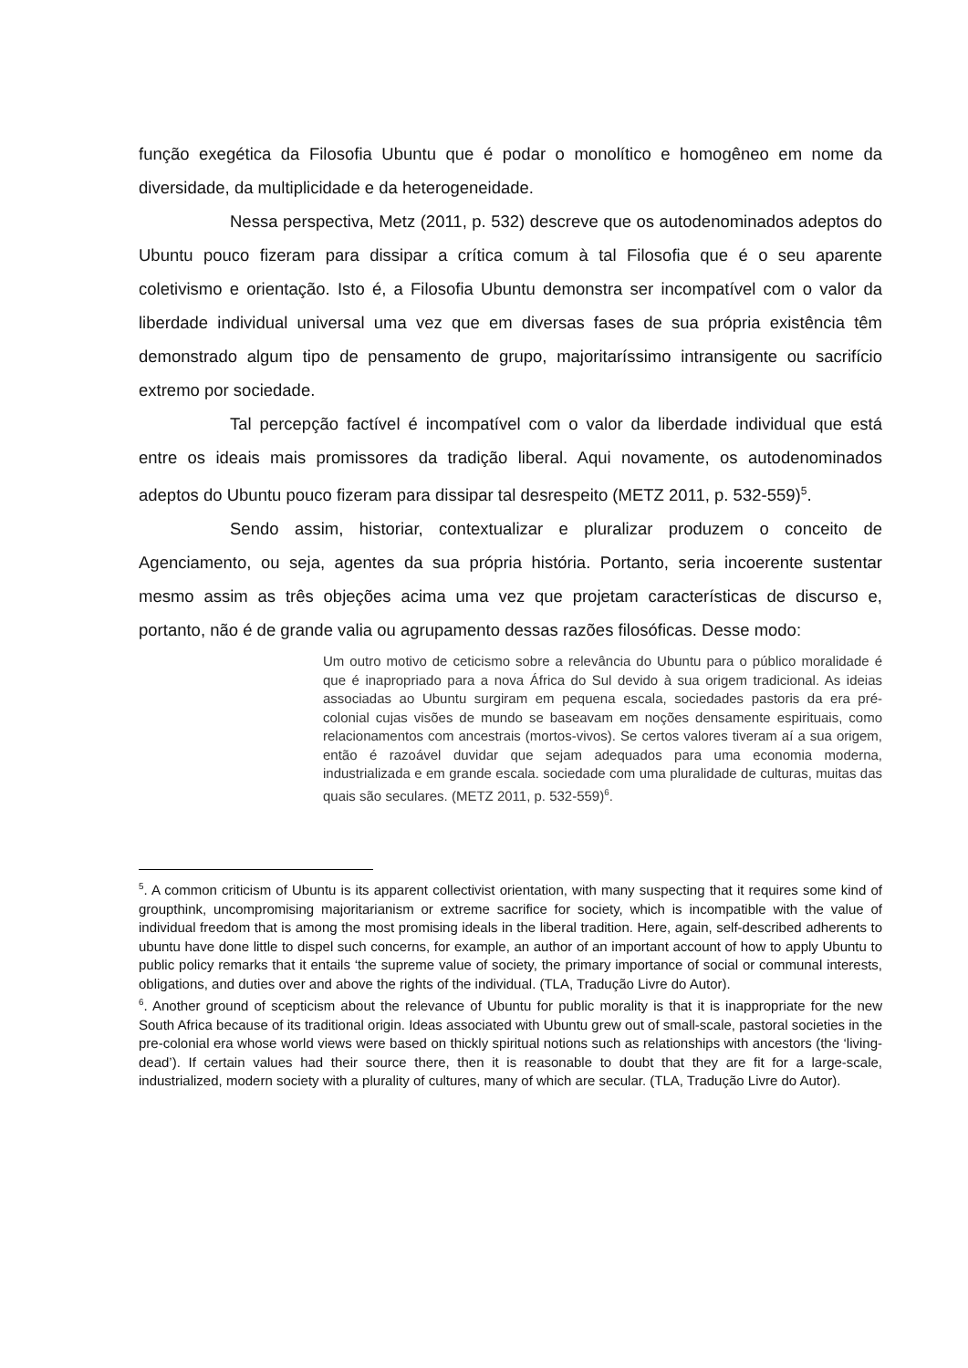função exegética da Filosofia Ubuntu que é podar o monolítico e homogêneo em nome da diversidade, da multiplicidade e da heterogeneidade.
Nessa perspectiva, Metz (2011, p. 532) descreve que os autodenominados adeptos do Ubuntu pouco fizeram para dissipar a crítica comum à tal Filosofia que é o seu aparente coletivismo e orientação. Isto é, a Filosofia Ubuntu demonstra ser incompatível com o valor da liberdade individual universal uma vez que em diversas fases de sua própria existência têm demonstrado algum tipo de pensamento de grupo, majoritaríssimo intransigente ou sacrifício extremo por sociedade.
Tal percepção factível é incompatível com o valor da liberdade individual que está entre os ideais mais promissores da tradição liberal. Aqui novamente, os autodenominados adeptos do Ubuntu pouco fizeram para dissipar tal desrespeito (METZ 2011, p. 532-559)<sup>5</sup>.
Sendo assim, historiar, contextualizar e pluralizar produzem o conceito de Agenciamento, ou seja, agentes da sua própria história. Portanto, seria incoerente sustentar mesmo assim as três objeções acima uma vez que projetam características de discurso e, portanto, não é de grande valia ou agrupamento dessas razões filosóficas. Desse modo:
Um outro motivo de ceticismo sobre a relevância do Ubuntu para o público moralidade é que é inapropriado para a nova África do Sul devido à sua origem tradicional. As ideias associadas ao Ubuntu surgiram em pequena escala, sociedades pastoris da era pré-colonial cujas visões de mundo se baseavam em noções densamente espirituais, como relacionamentos com ancestrais (mortos-vivos). Se certos valores tiveram aí a sua origem, então é razoável duvidar que sejam adequados para uma economia moderna, industrializada e em grande escala. sociedade com uma pluralidade de culturas, muitas das quais são seculares. (METZ 2011, p. 532-559)<sup>6</sup>.
<sup>5</sup>. A common criticism of Ubuntu is its apparent collectivist orientation, with many suspecting that it requires some kind of groupthink, uncompromising majoritarianism or extreme sacrifice for society, which is incompatible with the value of individual freedom that is among the most promising ideals in the liberal tradition. Here, again, self-described adherents to ubuntu have done little to dispel such concerns, for example, an author of an important account of how to apply Ubuntu to public policy remarks that it entails ‘the supreme value of society, the primary importance of social or communal interests, obligations, and duties over and above the rights of the individual. (TLA, Tradução Livre do Autor).
<sup>6</sup>. Another ground of scepticism about the relevance of Ubuntu for public morality is that it is inappropriate for the new South Africa because of its traditional origin. Ideas associated with Ubuntu grew out of small-scale, pastoral societies in the pre-colonial era whose world views were based on thickly spiritual notions such as relationships with ancestors (the ‘living-dead’). If certain values had their source there, then it is reasonable to doubt that they are fit for a large-scale, industrialized, modern society with a plurality of cultures, many of which are secular. (TLA, Tradução Livre do Autor).